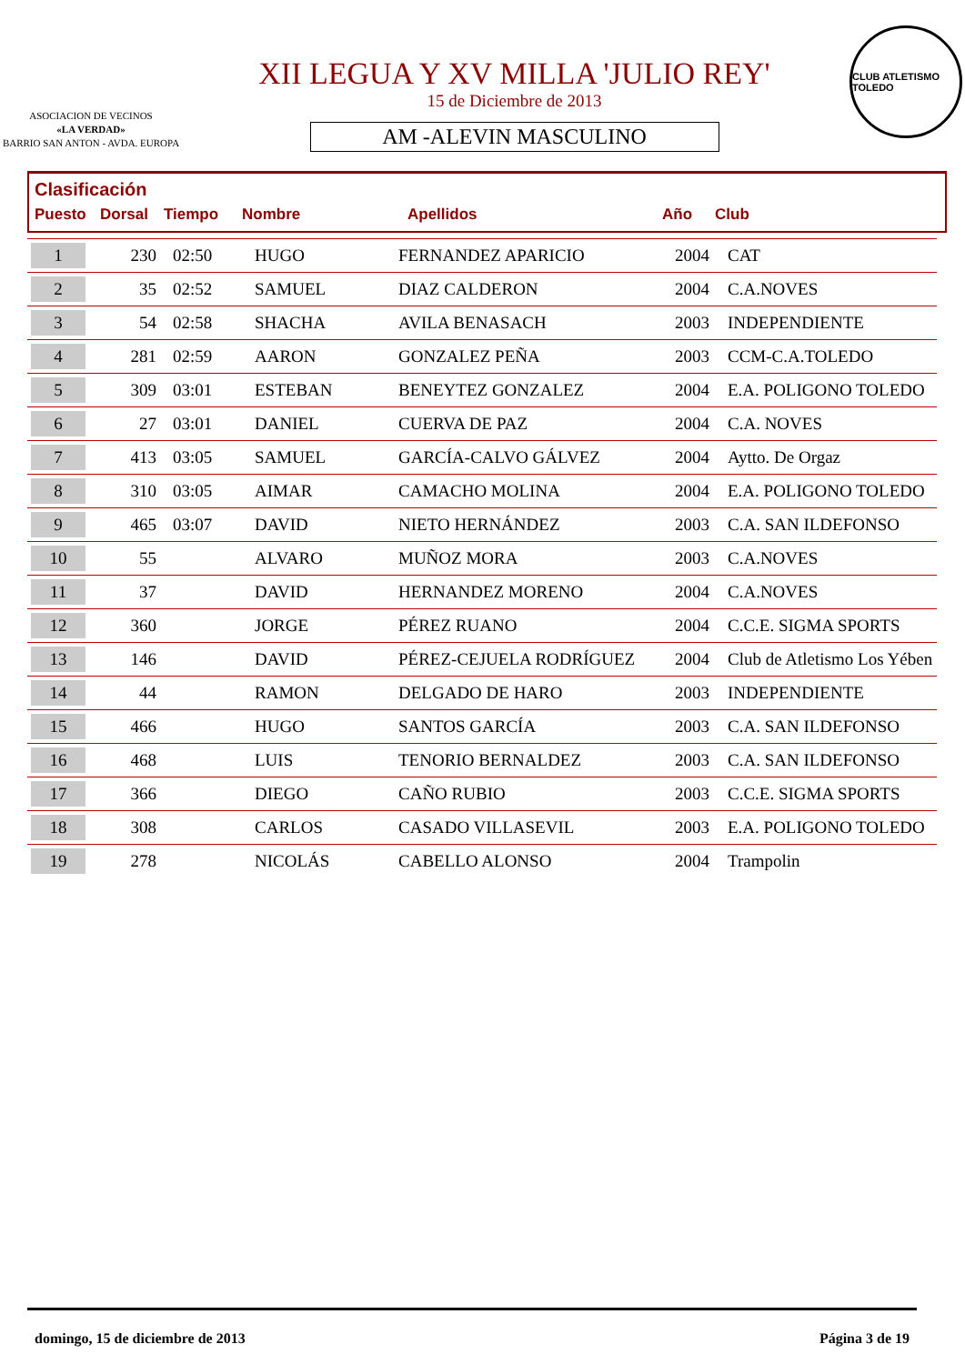ASOCIACION DE VECINOS
«LA VERDAD»
BARRIO SAN ANTON - AVDA. EUROPA
XII LEGUA Y XV MILLA 'JULIO REY'
15 de Diciembre de 2013
AM -ALEVIN MASCULINO
CLUB ATLETISMO TOLEDO
Clasificación
Puesto Dorsal Tiempo Nombre Apellidos Año Club
| 1 | 230 | 02:50 | HUGO | FERNANDEZ APARICIO | 2004 | CAT |
| 2 | 35 | 02:52 | SAMUEL | DIAZ CALDERON | 2004 | C.A.NOVES |
| 3 | 54 | 02:58 | SHACHA | AVILA BENASACH | 2003 | INDEPENDIENTE |
| 4 | 281 | 02:59 | AARON | GONZALEZ PEÑA | 2003 | CCM-C.A.TOLEDO |
| 5 | 309 | 03:01 | ESTEBAN | BENEYTEZ GONZALEZ | 2004 | E.A. POLIGONO TOLEDO |
| 6 | 27 | 03:01 | DANIEL | CUERVA DE PAZ | 2004 | C.A. NOVES |
| 7 | 413 | 03:05 | SAMUEL | GARCÍA-CALVO GÁLVEZ | 2004 | Aytto. De Orgaz |
| 8 | 310 | 03:05 | AIMAR | CAMACHO MOLINA | 2004 | E.A. POLIGONO TOLEDO |
| 9 | 465 | 03:07 | DAVID | NIETO HERNÁNDEZ | 2003 | C.A. SAN ILDEFONSO |
| 10 | 55 | | ALVARO | MUÑOZ MORA | 2003 | C.A.NOVES |
| 11 | 37 | | DAVID | HERNANDEZ MORENO | 2004 | C.A.NOVES |
| 12 | 360 | | JORGE | PÉREZ RUANO | 2004 | C.C.E. SIGMA SPORTS |
| 13 | 146 | | DAVID | PÉREZ-CEJUELA RODRÍGUEZ | 2004 | Club de Atletismo Los Yében |
| 14 | 44 | | RAMON | DELGADO DE HARO | 2003 | INDEPENDIENTE |
| 15 | 466 | | HUGO | SANTOS GARCÍA | 2003 | C.A. SAN ILDEFONSO |
| 16 | 468 | | LUIS | TENORIO BERNALDEZ | 2003 | C.A. SAN ILDEFONSO |
| 17 | 366 | | DIEGO | CAÑO RUBIO | 2003 | C.C.E. SIGMA SPORTS |
| 18 | 308 | | CARLOS | CASADO VILLASEVIL | 2003 | E.A. POLIGONO TOLEDO |
| 19 | 278 | | NICOLÁS | CABELLO ALONSO | 2004 | Trampolin |
domingo, 15 de diciembre de 2013 Página 3 de 19